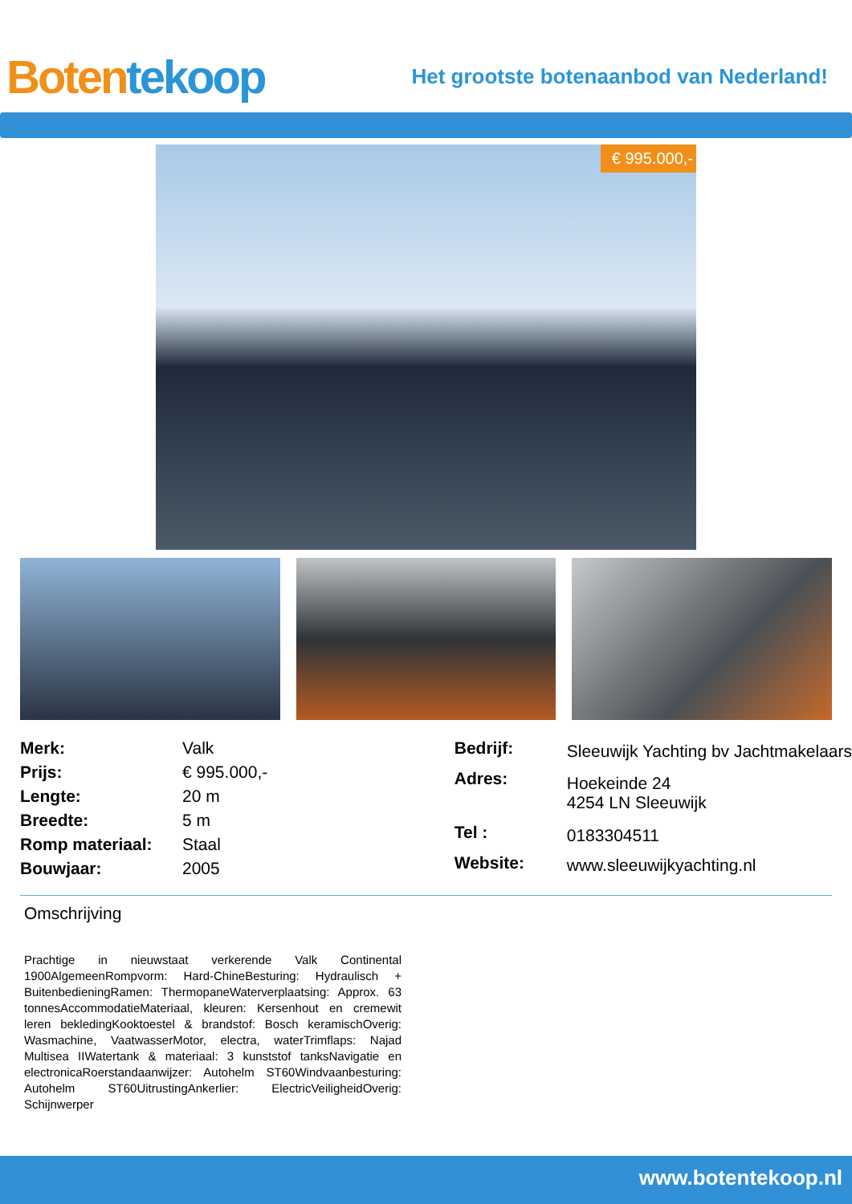Boten tekoop
Het grootste botenaanbod van Nederland!
€ 995.000,-
| Merk: | Valk |
| Prijs: | € 995.000,- |
| Lengte: | 20 m |
| Breedte: | 5 m |
| Romp materiaal: | Staal |
| Bouwjaar: | 2005 |
| Bedrijf: | Sleeuwijk Yachting bv Jachtmakelaars |
| Adres: | Hoekeinde 24 4254 LN Sleeuwijk |
| Tel : | 0183304511 |
| Website: | www.sleeuwijkyachting.nl |
Omschrijving
Prachtige in nieuwstaat verkerende Valk Continental 1900AlgemeenRompvorm: Hard-ChineBesturing: Hydraulisch + BuitenbedieningRamen: ThermopaneWaterverplaatsing: Approx. 63 tonnesAccommodatieMateriaal, kleuren: Kersenhout en cremewit leren bekledingKooktoestel & brandstof: Bosch keramischOverig: Wasmachine, VaatwasserMotor, electra, waterTrimflaps: Najad Multisea IIWatertank & materiaal: 3 kunststof tanksNavigatie en electronicaRoerstandaanwijzer: Autohelm ST60Windvaanbesturing: Autohelm ST60UitrustingAnkerlier: ElectricVeiligheidOverig: Schijnwerper
www.botentekoop.nl